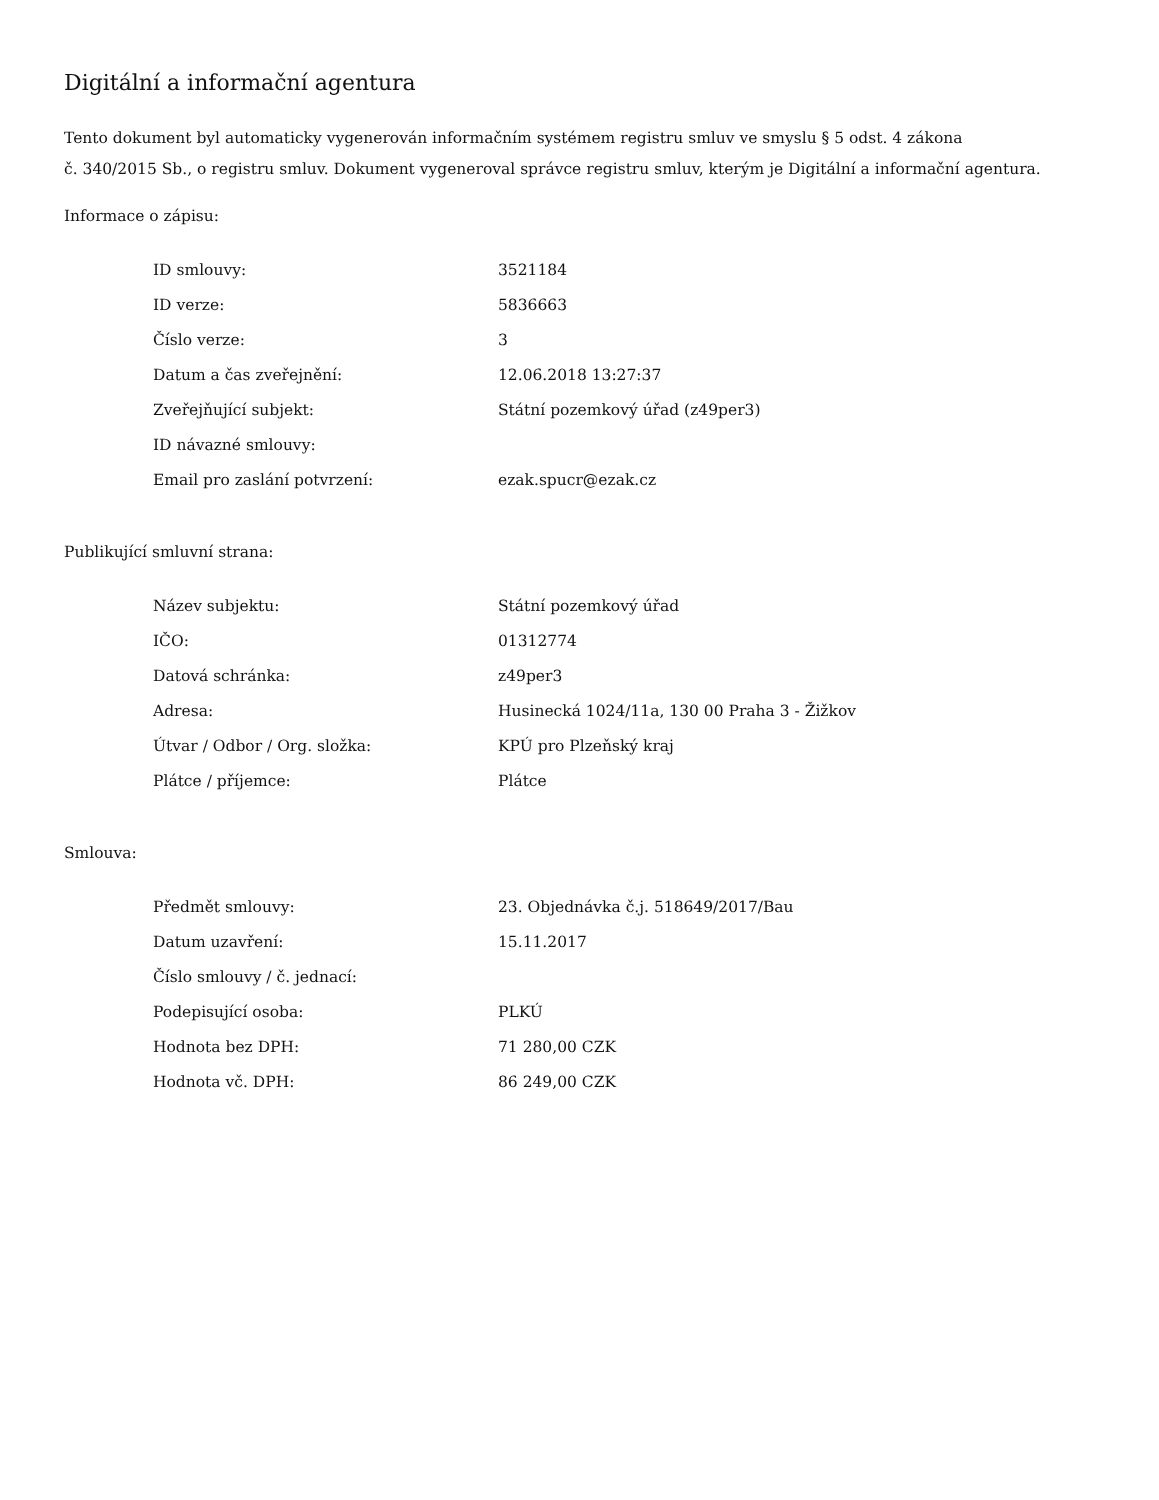Digitální a informační agentura
Tento dokument byl automaticky vygenerován informačním systémem registru smluv ve smyslu § 5 odst. 4 zákona
č. 340/2015 Sb., o registru smluv. Dokument vygeneroval správce registru smluv, kterým je Digitální a informační agentura.
Informace o zápisu:
| ID smlouvy: | 3521184 |
| ID verze: | 5836663 |
| Číslo verze: | 3 |
| Datum a čas zveřejnění: | 12.06.2018 13:27:37 |
| Zveřejňující subjekt: | Státní pozemkový úřad (z49per3) |
| ID návazné smlouvy: | |
| Email pro zaslání potvrzení: | ezak.spucr@ezak.cz |
Publikující smluvní strana:
| Název subjektu: | Státní pozemkový úřad |
| IČO: | 01312774 |
| Datová schránka: | z49per3 |
| Adresa: | Husinecká 1024/11a, 130 00 Praha 3 - Žižkov |
| Útvar / Odbor / Org. složka: | KPÚ pro Plzeňský kraj |
| Plátce / příjemce: | Plátce |
Smlouva:
| Předmět smlouvy: | 23. Objednávka č.j. 518649/2017/Bau |
| Datum uzavření: | 15.11.2017 |
| Číslo smlouvy / č. jednací: | |
| Podepisující osoba: | PLKÚ |
| Hodnota bez DPH: | 71 280,00 CZK |
| Hodnota vč. DPH: | 86 249,00 CZK |